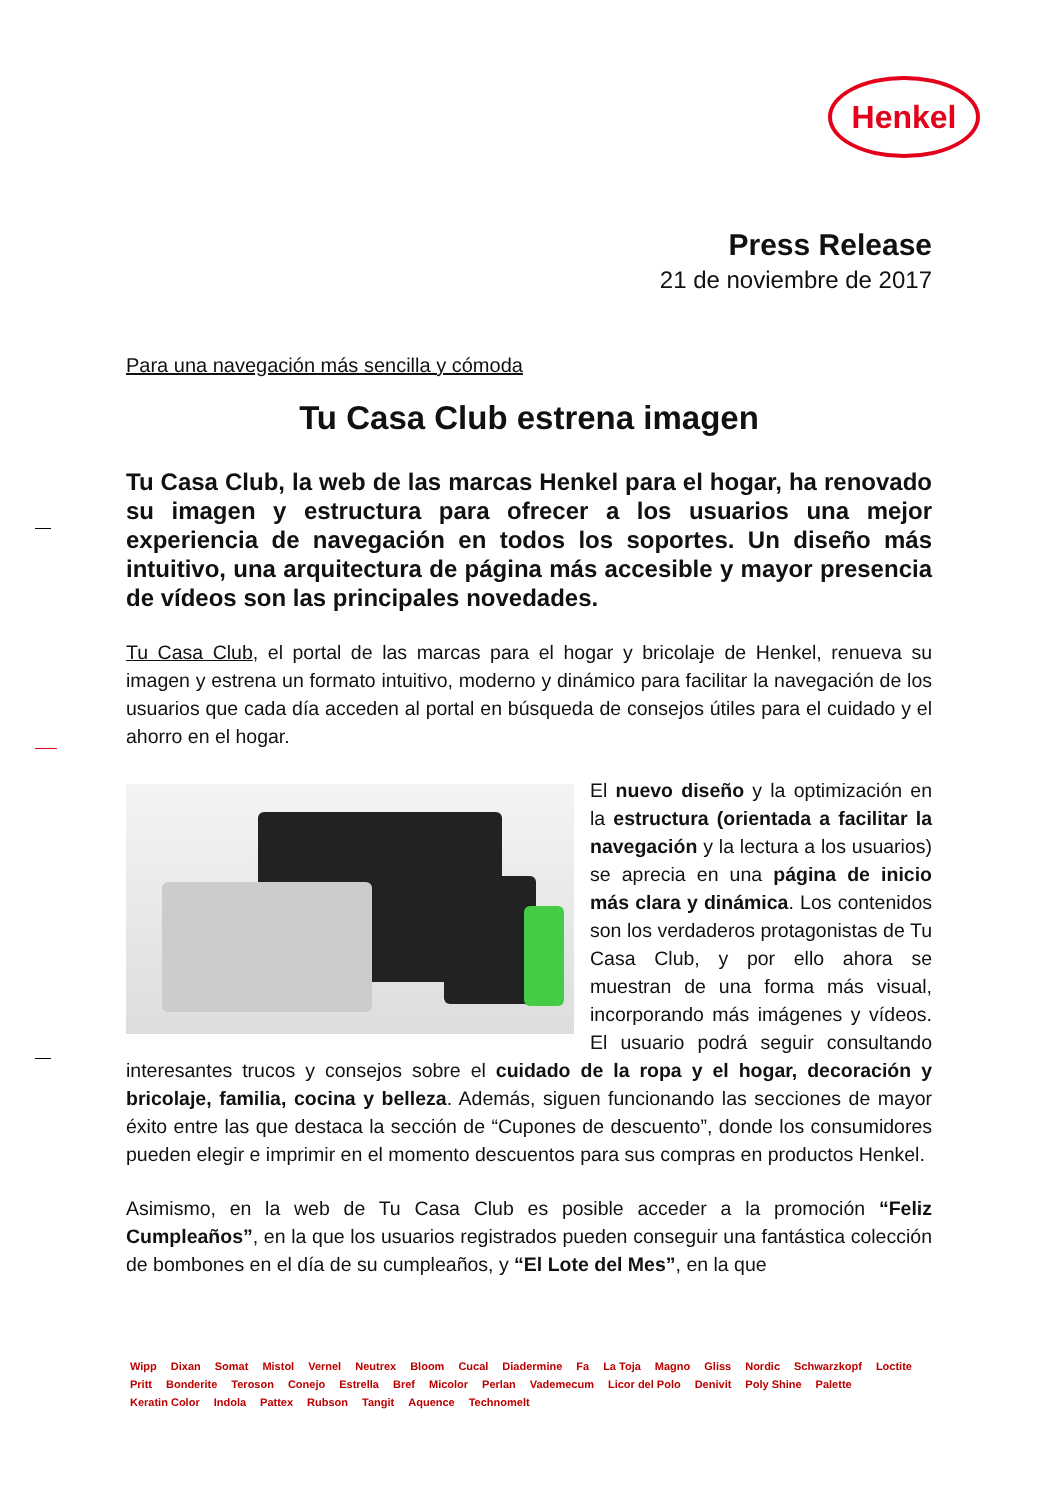Henkel
Press Release
21 de noviembre de 2017
Para una navegación más sencilla y cómoda
Tu Casa Club estrena imagen
Tu Casa Club, la web de las marcas Henkel para el hogar, ha renovado su imagen y estructura para ofrecer a los usuarios una mejor experiencia de navegación en todos los soportes. Un diseño más intuitivo, una arquitectura de página más accesible y mayor presencia de vídeos son las principales novedades.
Tu Casa Club, el portal de las marcas para el hogar y bricolaje de Henkel, renueva su imagen y estrena un formato intuitivo, moderno y dinámico para facilitar la navegación de los usuarios que cada día acceden al portal en búsqueda de consejos útiles para el cuidado y el ahorro en el hogar.
El nuevo diseño y la optimización en la estructura (orientada a facilitar la navegación y la lectura a los usuarios) se aprecia en una página de inicio más clara y dinámica. Los contenidos son los verdaderos protagonistas de Tu Casa Club, y por ello ahora se muestran de una forma más visual, incorporando más imágenes y vídeos. El usuario podrá seguir consultando interesantes trucos y consejos sobre el cuidado de la ropa y el hogar, decoración y bricolaje, familia, cocina y belleza. Además, siguen funcionando las secciones de mayor éxito entre las que destaca la sección de “Cupones de descuento”, donde los consumidores pueden elegir e imprimir en el momento descuentos para sus compras en productos Henkel.
Asimismo, en la web de Tu Casa Club es posible acceder a la promoción “Feliz Cumpleaños”, en la que los usuarios registrados pueden conseguir una fantástica colección de bombones en el día de su cumpleaños, y “El Lote del Mes”, en la que
Wipp Dixan Somat Mistol Vernel Neutrex Bloom Cucal Diadermine Fa La Toja Magno Gliss Nordic Schwarzkopf Loctite Pritt Bonderite Teroson Conejo Estrella Bref Micolor Perlan Vademecum Licor del Polo Denivit Poly Shine Palette Keratin Color Indola Pattex Rubson Tangit Aquence Technomelt